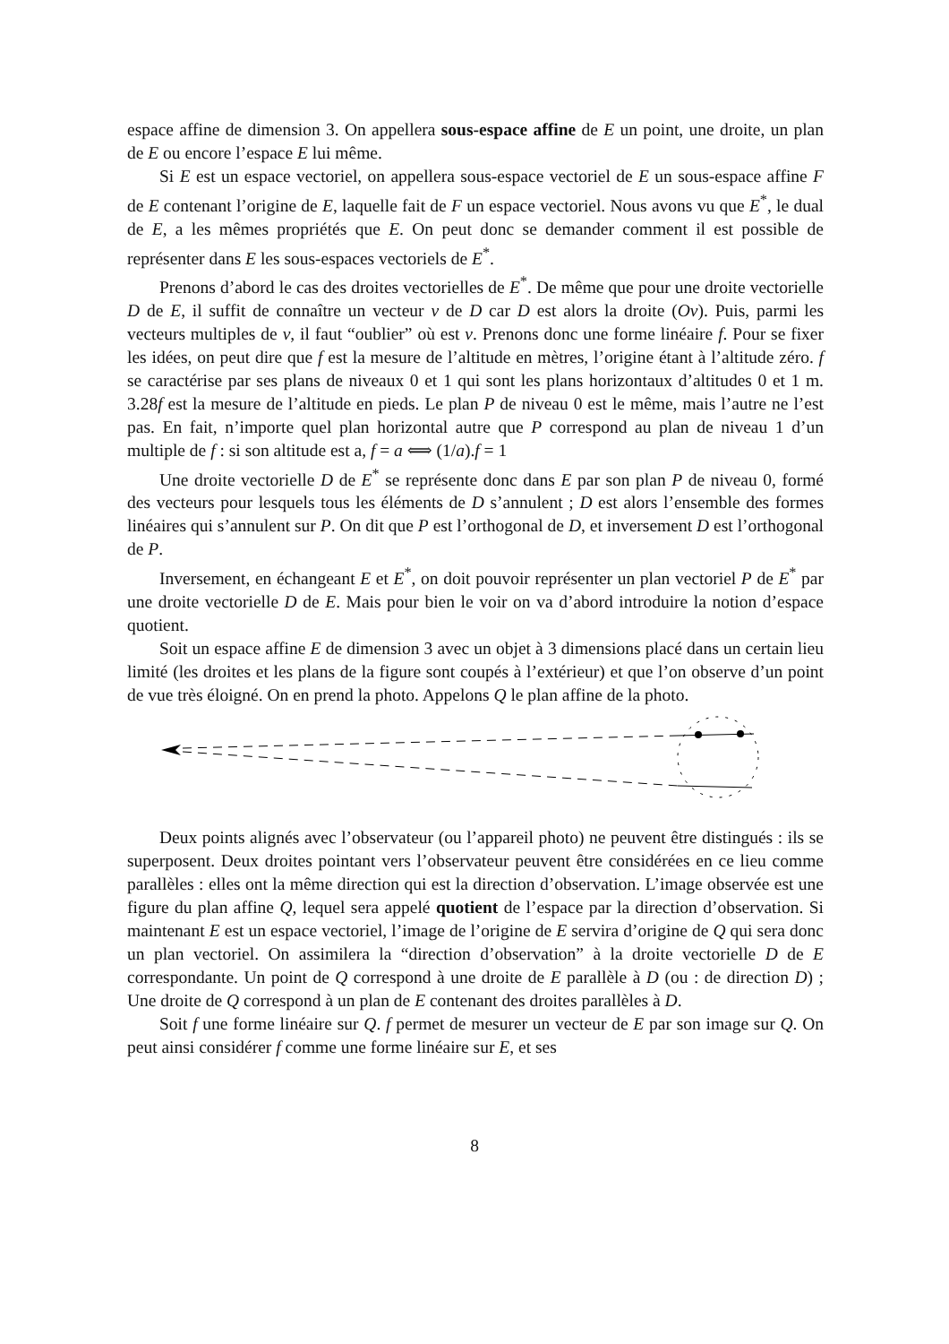espace affine de dimension 3. On appellera sous-espace affine de E un point, une droite, un plan de E ou encore l’espace E lui même.
Si E est un espace vectoriel, on appellera sous-espace vectoriel de E un sous-espace affine F de E contenant l’origine de E, laquelle fait de F un espace vectoriel. Nous avons vu que E<sup>*</sup>, le dual de E, a les mêmes propriétés que E. On peut donc se demander comment il est possible de représenter dans E les sous-espaces vectoriels de E<sup>*</sup>.
Prenons d’abord le cas des droites vectorielles de E<sup>*</sup>. De même que pour une droite vectorielle D de E, il suffit de connaître un vecteur v de D car D est alors la droite (Ov). Puis, parmi les vecteurs multiples de v, il faut “oublier” où est v. Prenons donc une forme linéaire f. Pour se fixer les idées, on peut dire que f est la mesure de l’altitude en mètres, l’origine étant à l’altitude zéro. f se caractérise par ses plans de niveaux 0 et 1 qui sont les plans horizontaux d’altitudes 0 et 1 m. 3.28f est la mesure de l’altitude en pieds. Le plan P de niveau 0 est le même, mais l’autre ne l’est pas. En fait, n’importe quel plan horizontal autre que P correspond au plan de niveau 1 d’un multiple de f : si son altitude est a, f = a ⟺ (1/a).f = 1
Une droite vectorielle D de E<sup>*</sup> se représente donc dans E par son plan P de niveau 0, formé des vecteurs pour lesquels tous les éléments de D s’annulent ; D est alors l’ensemble des formes linéaires qui s’annulent sur P. On dit que P est l’orthogonal de D, et inversement D est l’orthogonal de P.
Inversement, en échangeant E et E<sup>*</sup>, on doit pouvoir représenter un plan vectoriel P de E<sup>*</sup> par une droite vectorielle D de E. Mais pour bien le voir on va d’abord introduire la notion d’espace quotient.
Soit un espace affine E de dimension 3 avec un objet à 3 dimensions placé dans un certain lieu limité (les droites et les plans de la figure sont coupés à l’extérieur) et que l’on observe d’un point de vue très éloigné. On en prend la photo. Appelons Q le plan affine de la photo.
Deux points alignés avec l’observateur (ou l’appareil photo) ne peuvent être distingués : ils se superposent. Deux droites pointant vers l’observateur peuvent être considérées en ce lieu comme parallèles : elles ont la même direction qui est la direction d’observation. L’image observée est une figure du plan affine Q, lequel sera appelé quotient de l’espace par la direction d’observation. Si maintenant E est un espace vectoriel, l’image de l’origine de E servira d’origine de Q qui sera donc un plan vectoriel. On assimilera la “direction d’observation” à la droite vectorielle D de E correspondante. Un point de Q correspond à une droite de E parallèle à D (ou : de direction D) ; Une droite de Q correspond à un plan de E contenant des droites parallèles à D.
Soit f une forme linéaire sur Q. f permet de mesurer un vecteur de E par son image sur Q. On peut ainsi considérer f comme une forme linéaire sur E, et ses
8